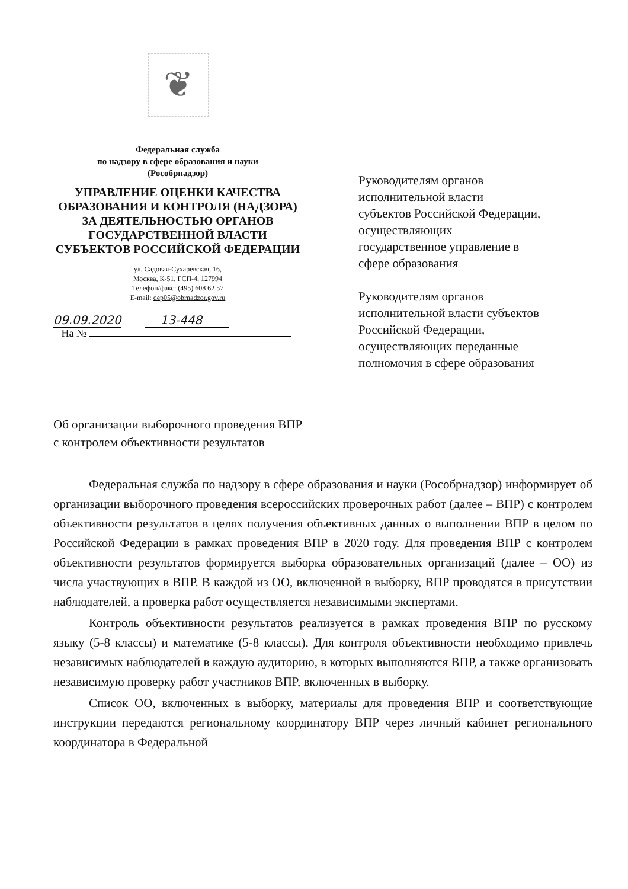❦
Федеральная служба
по надзору в сфере образования и науки
(Рособрнадзор)
УПРАВЛЕНИЕ ОЦЕНКИ КАЧЕСТВА ОБРАЗОВАНИЯ И КОНТРОЛЯ (НАДЗОРА) ЗА ДЕЯТЕЛЬНОСТЬЮ ОРГАНОВ ГОСУДАРСТВЕННОЙ ВЛАСТИ СУБЪЕКТОВ РОССИЙСКОЙ ФЕДЕРАЦИИ
ул. Садовая-Сухаревская, 16,
Москва, К-51, ГСП-4, 127994
Телефон/факс: (495) 608 62 57
E-mail: dep05@obrnadzor.gov.ru
09.09.2020 13-448
На №
Руководителям органов
исполнительной власти
субъектов Российской Федерации,
осуществляющих
государственное управление в
сфере образования
Руководителям органов
исполнительной власти субъектов
Российской Федерации,
осуществляющих переданные
полномочия в сфере образования
Об организации выборочного проведения ВПР
с контролем объективности результатов
Федеральная служба по надзору в сфере образования и науки (Рособрнадзор) информирует об организации выборочного проведения всероссийских проверочных работ (далее – ВПР) с контролем объективности результатов в целях получения объективных данных о выполнении ВПР в целом по Российской Федерации в рамках проведения ВПР в 2020 году. Для проведения ВПР с контролем объективности результатов формируется выборка образовательных организаций (далее – ОО) из числа участвующих в ВПР. В каждой из ОО, включенной в выборку, ВПР проводятся в присутствии наблюдателей, а проверка работ осуществляется независимыми экспертами.
Контроль объективности результатов реализуется в рамках проведения ВПР по русскому языку (5-8 классы) и математике (5-8 классы). Для контроля объективности необходимо привлечь независимых наблюдателей в каждую аудиторию, в которых выполняются ВПР, а также организовать независимую проверку работ участников ВПР, включенных в выборку.
Список ОО, включенных в выборку, материалы для проведения ВПР и соответствующие инструкции передаются региональному координатору ВПР через личный кабинет регионального координатора в Федеральной